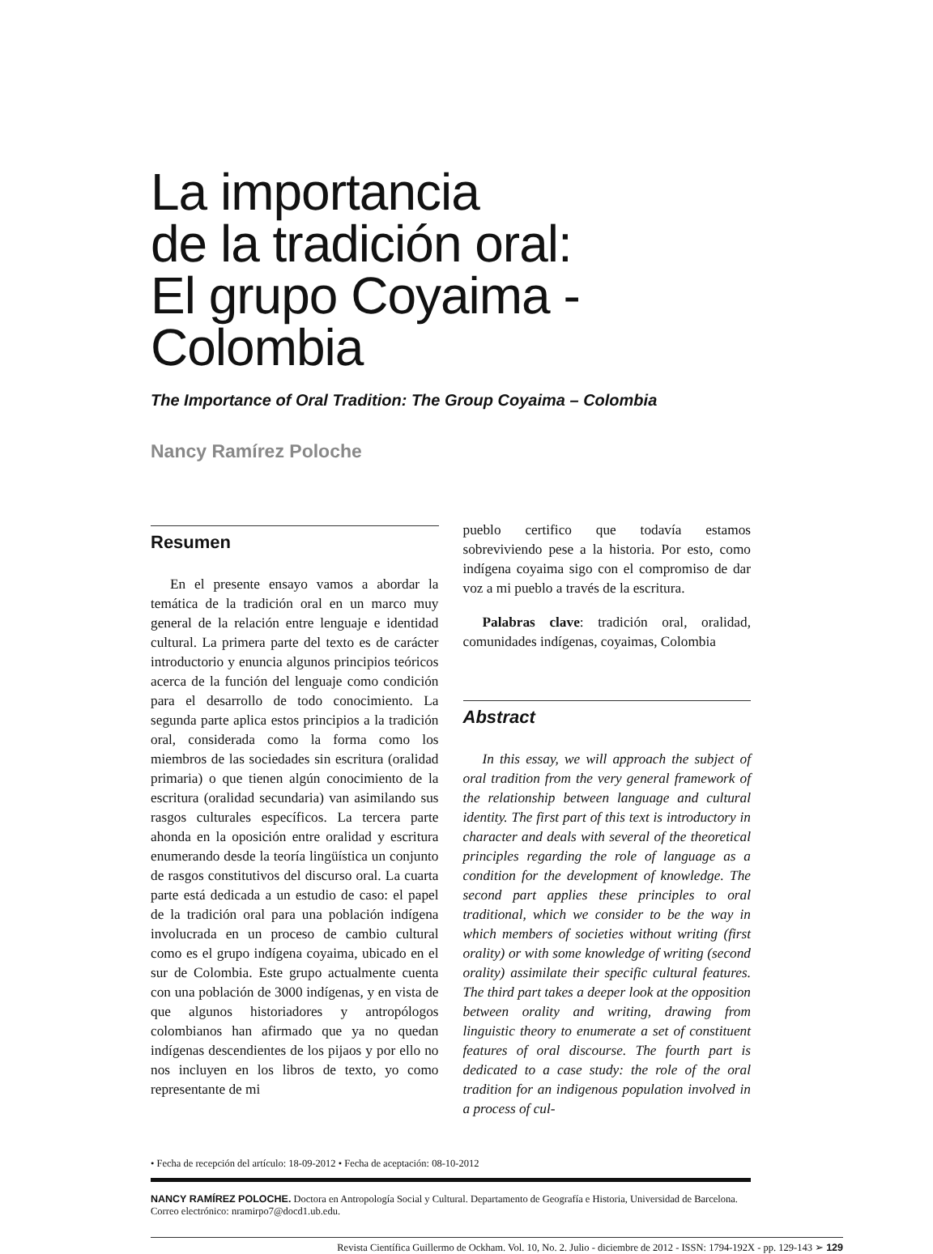La importancia
de la tradición oral:
El grupo Coyaima - Colombia
The Importance of Oral Tradition: The Group Coyaima – Colombia
Nancy Ramírez Poloche
Resumen
En el presente ensayo vamos a abordar la temática de la tradición oral en un marco muy general de la relación entre lenguaje e identidad cultural. La primera parte del texto es de carácter introductorio y enuncia algunos principios teóricos acerca de la función del lenguaje como condición para el desarrollo de todo conocimiento. La segunda parte aplica estos principios a la tradición oral, considerada como la forma como los miembros de las sociedades sin escritura (oralidad primaria) o que tienen algún conocimiento de la escritura (oralidad secundaria) van asimilando sus rasgos culturales específicos. La tercera parte ahonda en la oposición entre oralidad y escritura enumerando desde la teoría lingüística un conjunto de rasgos constitutivos del discurso oral. La cuarta parte está dedicada a un estudio de caso: el papel de la tradición oral para una población indígena involucrada en un proceso de cambio cultural como es el grupo indígena coyaima, ubicado en el sur de Colombia. Este grupo actualmente cuenta con una población de 3000 indígenas, y en vista de que algunos historiadores y antropólogos colombianos han afirmado que ya no quedan indígenas descendientes de los pijaos y por ello no nos incluyen en los libros de texto, yo como representante de mi
pueblo certifico que todavía estamos sobreviviendo pese a la historia. Por esto, como indígena coyaima sigo con el compromiso de dar voz a mi pueblo a través de la escritura.
Palabras clave: tradición oral, oralidad, comunidades indígenas, coyaimas, Colombia
Abstract
In this essay, we will approach the subject of oral tradition from the very general framework of the relationship between language and cultural identity. The first part of this text is introductory in character and deals with several of the theoretical principles regarding the role of language as a condition for the development of knowledge. The second part applies these principles to oral traditional, which we consider to be the way in which members of societies without writing (first orality) or with some knowledge of writing (second orality) assimilate their specific cultural features. The third part takes a deeper look at the opposition between orality and writing, drawing from linguistic theory to enumerate a set of constituent features of oral discourse. The fourth part is dedicated to a case study: the role of the oral tradition for an indigenous population involved in a process of cul-
• Fecha de recepción del artículo: 18-09-2012 • Fecha de aceptación: 08-10-2012
NANCY RAMÍREZ POLOCHE. Doctora en Antropología Social y Cultural. Departamento de Geografía e Historia, Universidad de Barcelona. Correo electrónico: nramirpo7@docd1.ub.edu.
Revista Científica Guillermo de Ockham. Vol. 10, No. 2. Julio - diciembre de 2012 - ISSN: 1794-192X - pp. 129-143 ➢ 129